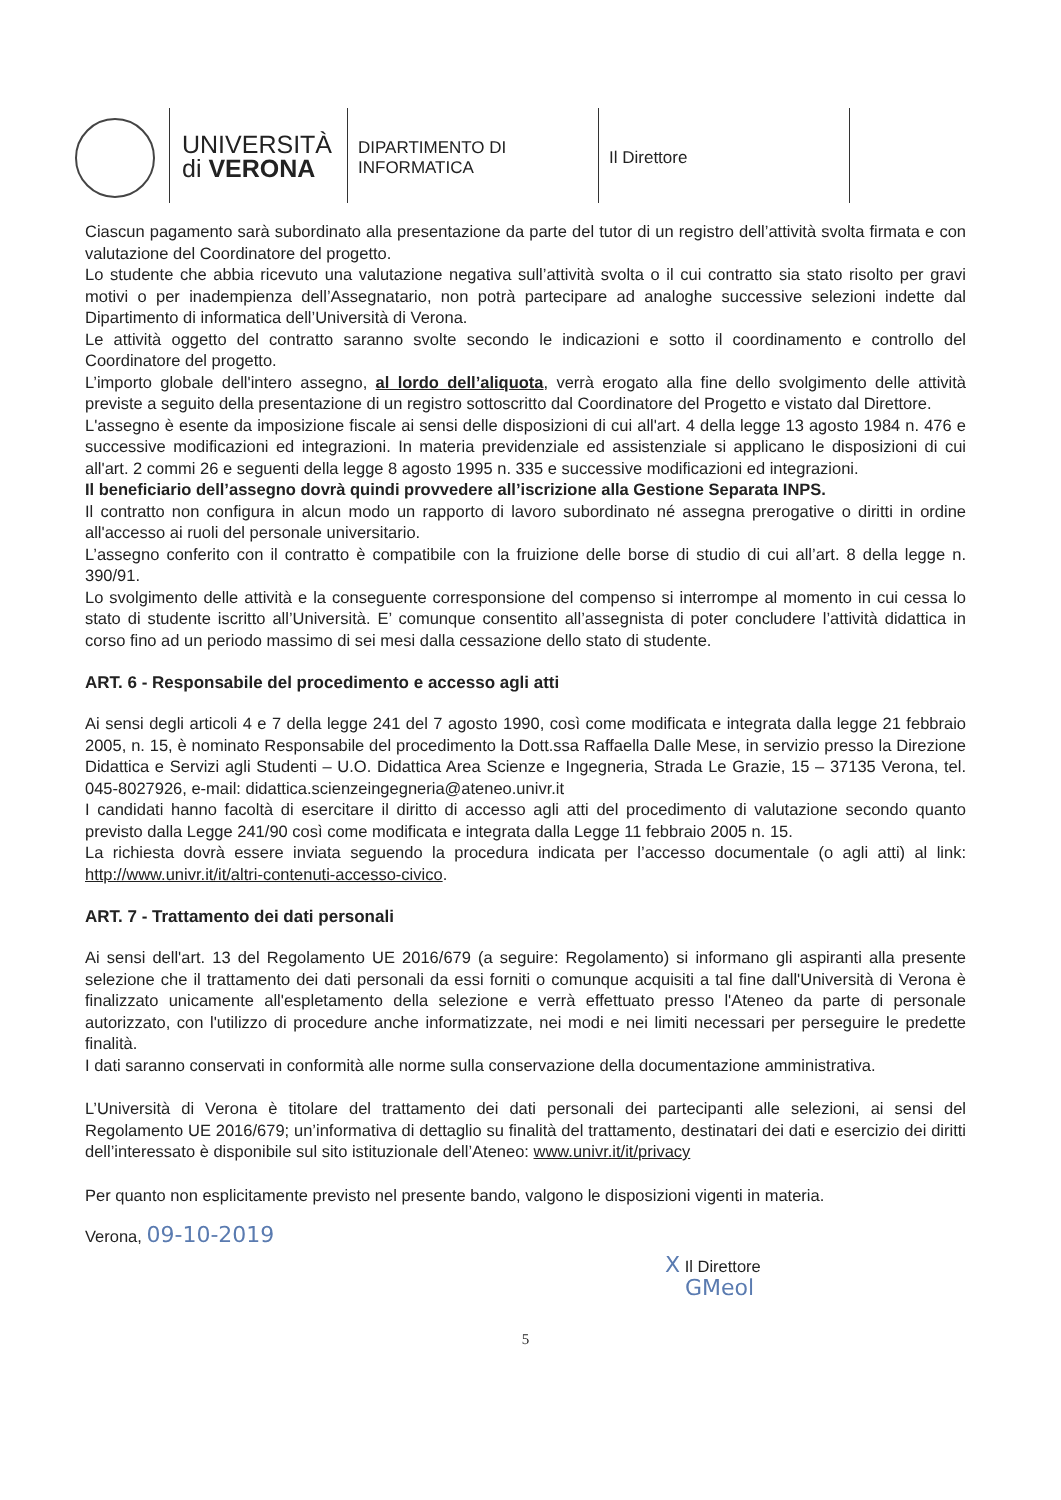UNIVERSITÀ
di VERONA
DIPARTIMENTO DI
INFORMATICA
Il Direttore
Ciascun pagamento sarà subordinato alla presentazione da parte del tutor di un registro dell’attività svolta firmata e con valutazione del Coordinatore del progetto.
Lo studente che abbia ricevuto una valutazione negativa sull’attività svolta o il cui contratto sia stato risolto per gravi motivi o per inadempienza dell’Assegnatario, non potrà partecipare ad analoghe successive selezioni indette dal Dipartimento di informatica dell’Università di Verona.
Le attività oggetto del contratto saranno svolte secondo le indicazioni e sotto il coordinamento e controllo del Coordinatore del progetto.
L’importo globale dell'intero assegno, al lordo dell’aliquota, verrà erogato alla fine dello svolgimento delle attività previste a seguito della presentazione di un registro sottoscritto dal Coordinatore del Progetto e vistato dal Direttore.
L'assegno è esente da imposizione fiscale ai sensi delle disposizioni di cui all'art. 4 della legge 13 agosto 1984 n. 476 e successive modificazioni ed integrazioni. In materia previdenziale ed assistenziale si applicano le disposizioni di cui all'art. 2 commi 26 e seguenti della legge 8 agosto 1995 n. 335 e successive modificazioni ed integrazioni.
Il beneficiario dell’assegno dovrà quindi provvedere all’iscrizione alla Gestione Separata INPS.
Il contratto non configura in alcun modo un rapporto di lavoro subordinato né assegna prerogative o diritti in ordine all'accesso ai ruoli del personale universitario.
L’assegno conferito con il contratto è compatibile con la fruizione delle borse di studio di cui all’art. 8 della legge n. 390/91.
Lo svolgimento delle attività e la conseguente corresponsione del compenso si interrompe al momento in cui cessa lo stato di studente iscritto all’Università. E’ comunque consentito all’assegnista di poter concludere l’attività didattica in corso fino ad un periodo massimo di sei mesi dalla cessazione dello stato di studente.
ART. 6 - Responsabile del procedimento e accesso agli atti
Ai sensi degli articoli 4 e 7 della legge 241 del 7 agosto 1990, così come modificata e integrata dalla legge 21 febbraio 2005, n. 15, è nominato Responsabile del procedimento la Dott.ssa Raffaella Dalle Mese, in servizio presso la Direzione Didattica e Servizi agli Studenti – U.O. Didattica Area Scienze e Ingegneria, Strada Le Grazie, 15 – 37135 Verona, tel. 045-8027926, e-mail: didattica.scienzeingegneria@ateneo.univr.it
I candidati hanno facoltà di esercitare il diritto di accesso agli atti del procedimento di valutazione secondo quanto previsto dalla Legge 241/90 così come modificata e integrata dalla Legge 11 febbraio 2005 n. 15.
La richiesta dovrà essere inviata seguendo la procedura indicata per l’accesso documentale (o agli atti) al link: http://www.univr.it/it/altri-contenuti-accesso-civico.
ART. 7 - Trattamento dei dati personali
Ai sensi dell'art. 13 del Regolamento UE 2016/679 (a seguire: Regolamento) si informano gli aspiranti alla presente selezione che il trattamento dei dati personali da essi forniti o comunque acquisiti a tal fine dall'Università di Verona è finalizzato unicamente all'espletamento della selezione e verrà effettuato presso l'Ateneo da parte di personale autorizzato, con l'utilizzo di procedure anche informatizzate, nei modi e nei limiti necessari per perseguire le predette finalità.
I dati saranno conservati in conformità alle norme sulla conservazione della documentazione amministrativa.
L’Università di Verona è titolare del trattamento dei dati personali dei partecipanti alle selezioni, ai sensi del Regolamento UE 2016/679; un’informativa di dettaglio su finalità del trattamento, destinatari dei dati e esercizio dei diritti dell’interessato è disponibile sul sito istituzionale dell’Ateneo: www.univr.it/it/privacy
Per quanto non esplicitamente previsto nel presente bando, valgono le disposizioni vigenti in materia.
Verona, 09-10-2019
X Il Direttore
GMeol
5